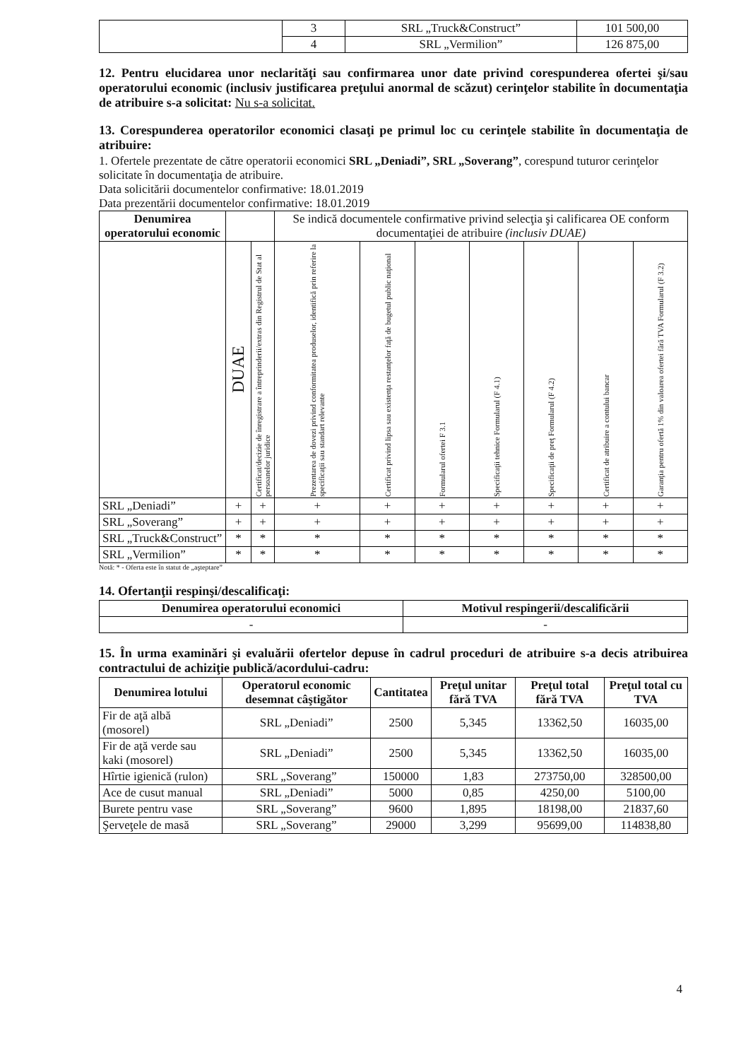| | 3 | SRL „Truck&Construct” | 101 500,00 |
| | 4 | SRL „Vermilion” | 126 875,00 |
12. Pentru elucidarea unor neclarităţi sau confirmarea unor date privind corespunderea ofertei şi/sau operatorului economic (inclusiv justificarea preţului anormal de scăzut) cerinţelor stabilite în documentaţia de atribuire s-a solicitat: Nu s-a solicitat.
13. Corespunderea operatorilor economici clasaţi pe primul loc cu cerinţele stabilite în documentaţia de atribuire:
1. Ofertele prezentate de către operatorii economici SRL „Deniadi”, SRL „Soverang”, corespund tuturor cerinţelor solicitate în documentaţia de atribuire.
Data solicitării documentelor confirmative: 18.01.2019
Data prezentării documentelor confirmative: 18.01.2019
| Denumirea operatorului economic | | | Se indică documentele confirmative privind selecţia şi calificarea OE conform documentaţiei de atribuire (inclusiv DUAE) | | | | | | |
| | DUAE | Certificat/decizie de înregistrare a întreprinderii/extras din Registrul de Stat al persoanelor juridice | Prezentarea de dovezi privind conformitatea produselor, identifică prin referire la specificaţii sau standart relevante | Certificat privind lipsa sau existenţa restanţelor faţă de bugetul public naţional | Formularul ofertei F 3.1 | Specificaţii tehnice Formularul (F 4.1) | Specificaţii de preţ Formularul (F 4.2) | Certificat de atribuire a contului bancar | Garanţia pentru ofertă 1% din valoarea ofertei fără TVA Formularul (F 3.2) |
| SRL „Deniadi” | + | + | + | + | + | + | + | + | + |
| SRL „Soverang” | + | + | + | + | + | + | + | + | + |
| SRL „Truck&Construct” | * | * | * | * | * | * | * | * | * |
| SRL „Vermilion” | * | * | * | * | * | * | * | * | * |
Notă: * - Oferta este în statut de „aşteptare”
14. Ofertanţii respinşi/descalificaţi:
| Denumirea operatorului economici | Motivul respingerii/descalificării |
| --- | --- |
| - | - |
15. În urma examinări şi evaluării ofertelor depuse în cadrul proceduri de atribuire s-a decis atribuirea contractului de achiziţie publică/acordului-cadru:
| Denumirea lotului | Operatorul economic desemnat câştigător | Cantitatea | Preţul unitar fără TVA | Preţul total fără TVA | Preţul total cu TVA |
| --- | --- | --- | --- | --- | --- |
| Fir de aţă albă (mosorel) | SRL „Deniadi” | 2500 | 5,345 | 13362,50 | 16035,00 |
| Fir de aţă verde sau kaki (mosorel) | SRL „Deniadi” | 2500 | 5,345 | 13362,50 | 16035,00 |
| Hîrtie igienică (rulon) | SRL „Soverang” | 150000 | 1,83 | 273750,00 | 328500,00 |
| Ace de cusut manual | SRL „Deniadi” | 5000 | 0,85 | 4250,00 | 5100,00 |
| Burete pentru vase | SRL „Soverang” | 9600 | 1,895 | 18198,00 | 21837,60 |
| Şerveţele de masă | SRL „Soverang” | 29000 | 3,299 | 95699,00 | 114838,80 |
4